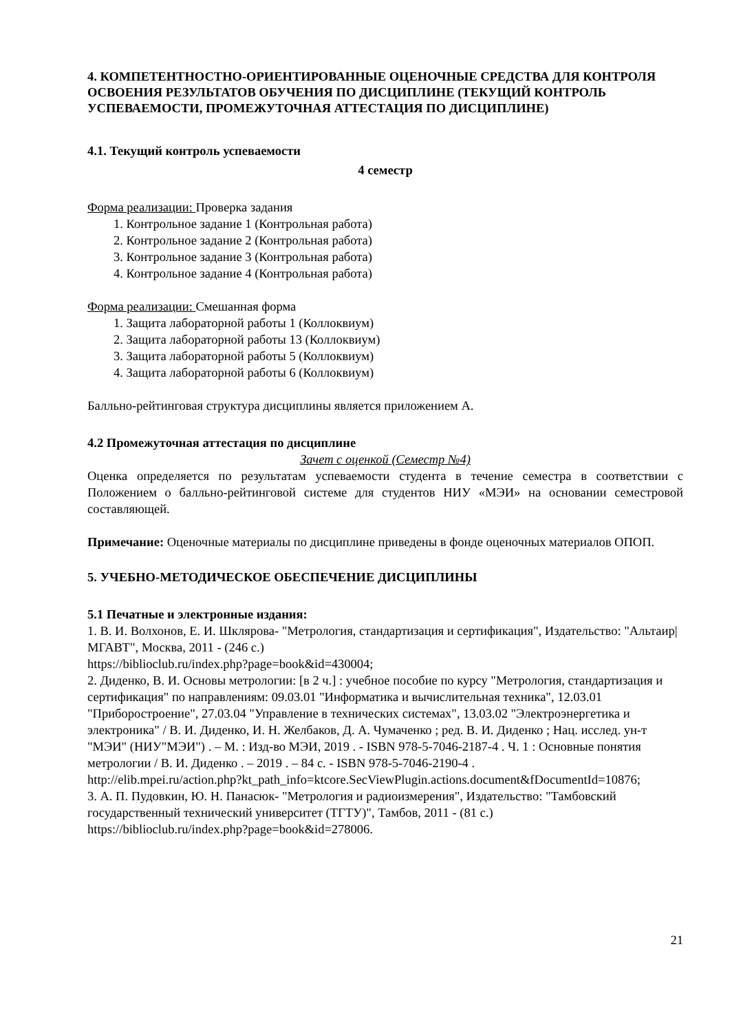4. КОМПЕТЕНТНОСТНО-ОРИЕНТИРОВАННЫЕ ОЦЕНОЧНЫЕ СРЕДСТВА ДЛЯ КОНТРОЛЯ ОСВОЕНИЯ РЕЗУЛЬТАТОВ ОБУЧЕНИЯ ПО ДИСЦИПЛИНЕ (ТЕКУЩИЙ КОНТРОЛЬ УСПЕВАЕМОСТИ, ПРОМЕЖУТОЧНАЯ АТТЕСТАЦИЯ ПО ДИСЦИПЛИНЕ)
4.1. Текущий контроль успеваемости
4 семестр
Форма реализации: Проверка задания
1. Контрольное задание 1 (Контрольная работа)
2. Контрольное задание 2 (Контрольная работа)
3. Контрольное задание 3 (Контрольная работа)
4. Контрольное задание 4 (Контрольная работа)
Форма реализации: Смешанная форма
1. Защита лабораторной работы 1 (Коллоквиум)
2. Защита лабораторной работы 13 (Коллоквиум)
3. Защита лабораторной работы 5 (Коллоквиум)
4. Защита лабораторной работы 6 (Коллоквиум)
Балльно-рейтинговая структура дисциплины является приложением А.
4.2 Промежуточная аттестация по дисциплине
Зачет с оценкой (Семестр №4)
Оценка определяется по результатам успеваемости студента в течение семестра в соответствии с Положением о балльно-рейтинговой системе для студентов НИУ «МЭИ» на основании семестровой составляющей.
Примечание: Оценочные материалы по дисциплине приведены в фонде оценочных материалов ОПОП.
5. УЧЕБНО-МЕТОДИЧЕСКОЕ ОБЕСПЕЧЕНИЕ ДИСЦИПЛИНЫ
5.1 Печатные и электронные издания:
1. В. И. Волхонов, Е. И. Шклярова- "Метрология, стандартизация и сертификация", Издательство: "Альтаир|МГАВТ", Москва, 2011 - (246 с.)
https://biblioclub.ru/index.php?page=book&id=430004;
2. Диденко, В. И. Основы метрологии: [в 2 ч.] : учебное пособие по курсу "Метрология, стандартизация и сертификация" по направлениям: 09.03.01 "Информатика и вычислительная техника", 12.03.01 "Приборостроение", 27.03.04 "Управление в технических системах", 13.03.02 "Электроэнергетика и электроника" / В. И. Диденко, И. Н. Желбаков, Д. А. Чумаченко ; ред. В. И. Диденко ; Нац. исслед. ун-т "МЭИ" (НИУ"МЭИ") . – М. : Изд-во МЭИ, 2019 . - ISBN 978-5-7046-2187-4 . Ч. 1 : Основные понятия метрологии / В. И. Диденко . – 2019 . – 84 с. - ISBN 978-5-7046-2190-4 .
http://elib.mpei.ru/action.php?kt_path_info=ktcore.SecViewPlugin.actions.document&fDocumentId=10876;
3. А. П. Пудовкин, Ю. Н. Панасюк- "Метрология и радиоизмерения", Издательство: "Тамбовский государственный технический университет (ТГТУ)", Тамбов, 2011 - (81 с.)
https://biblioclub.ru/index.php?page=book&id=278006.
21